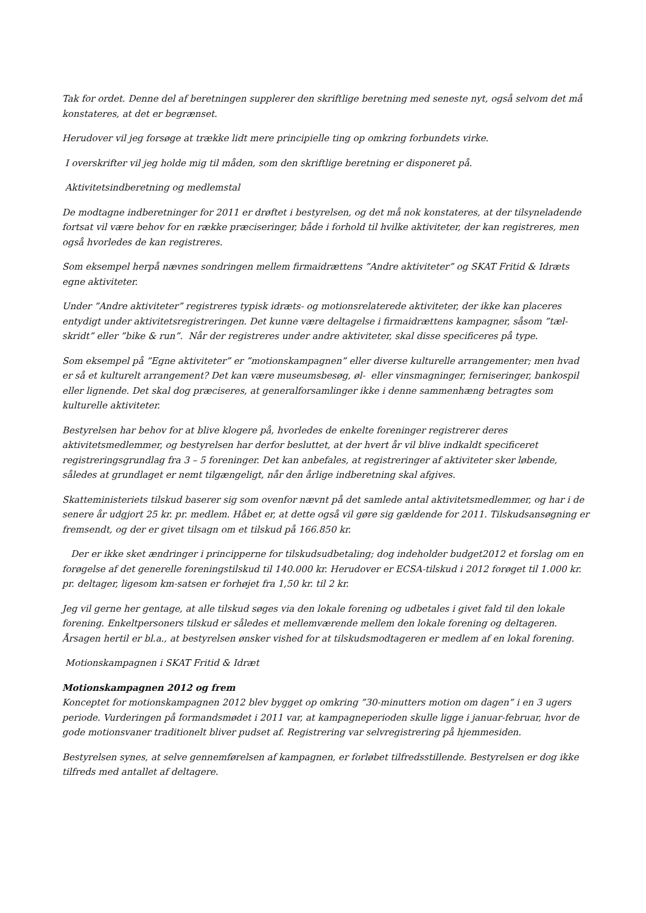Tak for ordet. Denne del af beretningen supplerer den skriftlige beretning med seneste nyt, også selvom det må konstateres, at det er begrænset.
Herudover vil jeg forsøge at trække lidt mere principielle ting op omkring forbundets virke.
I overskrifter vil jeg holde mig til måden, som den skriftlige beretning er disponeret på.
Aktivitetsindberetning og medlemstal
De modtagne indberetninger for 2011 er drøftet i bestyrelsen, og det må nok konstateres, at der tilsyneladende fortsat vil være behov for en række præciseringer, både i forhold til hvilke aktiviteter, der kan registreres, men også hvorledes de kan registreres.
Som eksempel herpå nævnes sondringen mellem firmaidrættens ”Andre aktiviteter” og SKAT Fritid & Idræts egne aktiviteter.
Under ”Andre aktiviteter” registreres typisk idræts- og motionsrelaterede aktiviteter, der ikke kan placeres entydigt under aktivitetsregistreringen. Det kunne være deltagelse i firmaidrættens kampagner, såsom ”tæl-skridt” eller ”bike & run”. Når der registreres under andre aktiviteter, skal disse specificeres på type.
Som eksempel på ”Egne aktiviteter” er ”motionskampagnen” eller diverse kulturelle arrangementer; men hvad er så et kulturelt arrangement? Det kan være museumsbesøg, øl- eller vinsmagninger, ferniseringer, bankospil eller lignende. Det skal dog præciseres, at generalforsamlinger ikke i denne sammenhæng betragtes som kulturelle aktiviteter.
Bestyrelsen har behov for at blive klogere på, hvorledes de enkelte foreninger registrerer deres aktivitetsmedlemmer, og bestyrelsen har derfor besluttet, at der hvert år vil blive indkaldt specificeret registreringsgrundlag fra 3 – 5 foreninger. Det kan anbefales, at registreringer af aktiviteter sker løbende, således at grundlaget er nemt tilgængeligt, når den årlige indberetning skal afgives.
Skatteministeriets tilskud baserer sig som ovenfor nævnt på det samlede antal aktivitetsmedlemmer, og har i de senere år udgjort 25 kr. pr. medlem. Håbet er, at dette også vil gøre sig gældende for 2011. Tilskudsansøgning er fremsendt, og der er givet tilsagn om et tilskud på 166.850 kr.
Der er ikke sket ændringer i principperne for tilskudsudbetaling; dog indeholder budget2012 et forslag om en forøgelse af det generelle foreningstilskud til 140.000 kr. Herudover er ECSA-tilskud i 2012 forøget til 1.000 kr. pr. deltager, ligesom km-satsen er forhøjet fra 1,50 kr. til 2 kr.
Jeg vil gerne her gentage, at alle tilskud søges via den lokale forening og udbetales i givet fald til den lokale forening. Enkeltpersoners tilskud er således et mellemværende mellem den lokale forening og deltageren. Årsagen hertil er bl.a., at bestyrelsen ønsker vished for at tilskudsmodtageren er medlem af en lokal forening.
Motionskampagnen i SKAT Fritid & Idræt
Motionskampagnen 2012 og frem
Konceptet for motionskampagnen 2012 blev bygget op omkring ”30-minutters motion om dagen” i en 3 ugers periode. Vurderingen på formandsmødet i 2011 var, at kampagneperioden skulle ligge i januar-februar, hvor de gode motionsvaner traditionelt bliver pudset af. Registrering var selvregistrering på hjemmesiden.
Bestyrelsen synes, at selve gennemførelsen af kampagnen, er forløbet tilfredsstillende. Bestyrelsen er dog ikke tilfreds med antallet af deltagere.